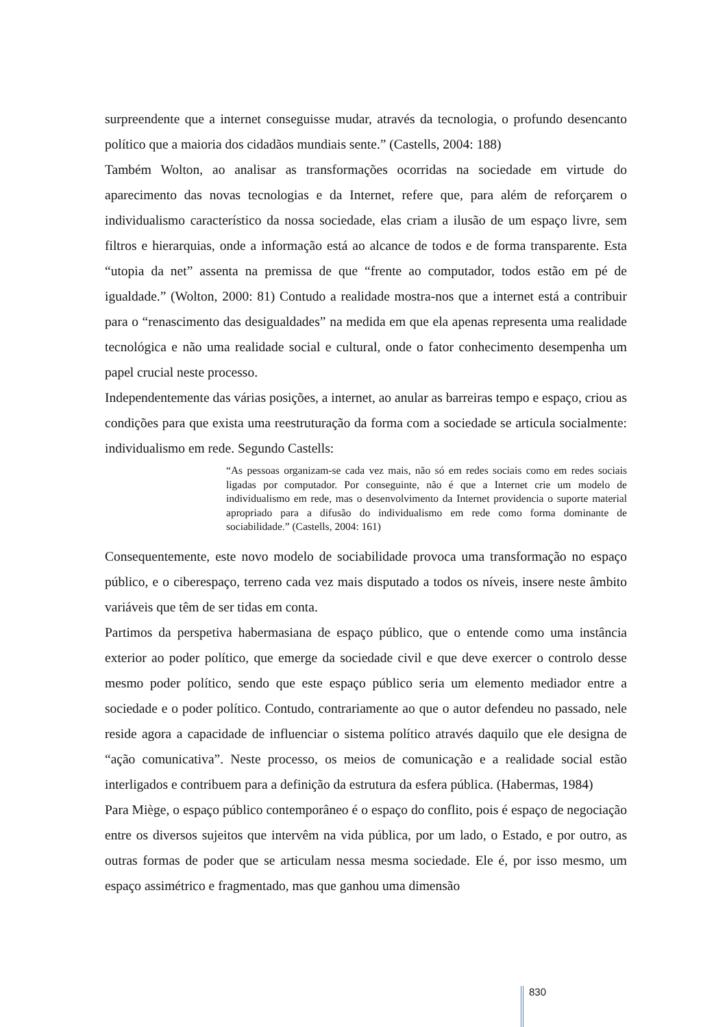surpreendente que a internet conseguisse mudar, através da tecnologia, o profundo desencanto político que a maioria dos cidadãos mundiais sente.” (Castells, 2004: 188)
Também Wolton, ao analisar as transformações ocorridas na sociedade em virtude do aparecimento das novas tecnologias e da Internet, refere que, para além de reforçarem o individualismo característico da nossa sociedade, elas criam a ilusão de um espaço livre, sem filtros e hierarquias, onde a informação está ao alcance de todos e de forma transparente. Esta “utopia da net” assenta na premissa de que “frente ao computador, todos estão em pé de igualdade.” (Wolton, 2000: 81) Contudo a realidade mostra-nos que a internet está a contribuir para o “renascimento das desigualdades” na medida em que ela apenas representa uma realidade tecnológica e não uma realidade social e cultural, onde o fator conhecimento desempenha um papel crucial neste processo.
Independentemente das várias posições, a internet, ao anular as barreiras tempo e espaço, criou as condições para que exista uma reestruturação da forma com a sociedade se articula socialmente: individualismo em rede. Segundo Castells:
“As pessoas organizam-se cada vez mais, não só em redes sociais como em redes sociais ligadas por computador. Por conseguinte, não é que a Internet crie um modelo de individualismo em rede, mas o desenvolvimento da Internet providencia o suporte material apropriado para a difusão do individualismo em rede como forma dominante de sociabilidade.” (Castells, 2004: 161)
Consequentemente, este novo modelo de sociabilidade provoca uma transformação no espaço público, e o ciberespaço, terreno cada vez mais disputado a todos os níveis, insere neste âmbito variáveis que têm de ser tidas em conta.
Partimos da perspetiva habermasiana de espaço público, que o entende como uma instância exterior ao poder político, que emerge da sociedade civil e que deve exercer o controlo desse mesmo poder político, sendo que este espaço público seria um elemento mediador entre a sociedade e o poder político. Contudo, contrariamente ao que o autor defendeu no passado, nele reside agora a capacidade de influenciar o sistema político através daquilo que ele designa de “ação comunicativa”. Neste processo, os meios de comunicação e a realidade social estão interligados e contribuem para a definição da estrutura da esfera pública. (Habermas, 1984)
Para Miège, o espaço público contemporâneo é o espaço do conflito, pois é espaço de negociação entre os diversos sujeitos que intervêm na vida pública, por um lado, o Estado, e por outro, as outras formas de poder que se articulam nessa mesma sociedade. Ele é, por isso mesmo, um espaço assimétrico e fragmentado, mas que ganhou uma dimensão
830